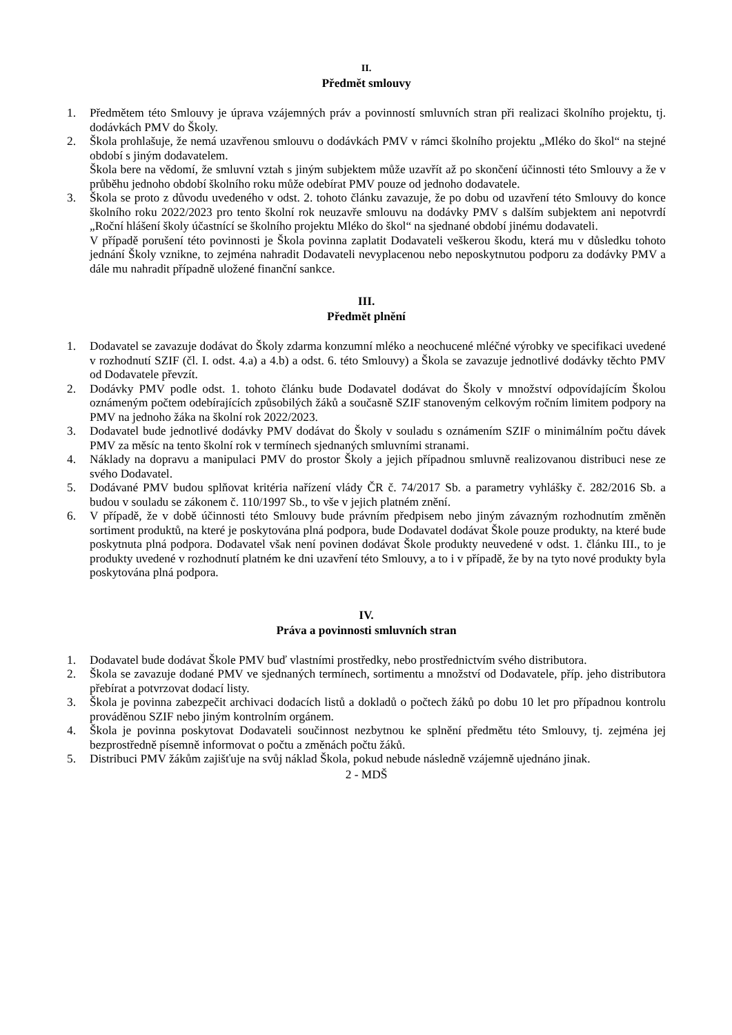II.
Předmět smlouvy
1. Předmětem této Smlouvy je úprava vzájemných práv a povinností smluvních stran při realizaci školního projektu, tj. dodávkách PMV do Školy.
2. Škola prohlašuje, že nemá uzavřenou smlouvu o dodávkách PMV v rámci školního projektu „Mléko do škol“ na stejné období s jiným dodavatelem.
Škola bere na vědomí, že smluvní vztah s jiným subjektem může uzavřít až po skončení účinnosti této Smlouvy a že v průběhu jednoho období školního roku může odebírat PMV pouze od jednoho dodavatele.
3. Škola se proto z důvodu uvedeného v odst. 2. tohoto článku zavazuje, že po dobu od uzavření této Smlouvy do konce školního roku 2022/2023 pro tento školní rok neuzavře smlouvu na dodávky PMV s dalším subjektem ani nepotvrdí „Roční hlášení školy účastnící se školního projektu Mléko do škol“ na sjednané období jinému dodavateli.
V případě porušení této povinnosti je Škola povinna zaplatit Dodavateli veškerou škodu, která mu v důsledku tohoto jednání Školy vznikne, to zejména nahradit Dodavateli nevyplacenou nebo neposkytnutou podporu za dodávky PMV a dále mu nahradit případně uložené finanční sankce.
III.
Předmět plnění
1. Dodavatel se zavazuje dodávat do Školy zdarma konzumní mléko a neochucené mléčné výrobky ve specifikaci uvedené v rozhodnutí SZIF (čl. I. odst. 4.a) a 4.b) a odst. 6. této Smlouvy) a Škola se zavazuje jednotlivé dodávky těchto PMV od Dodavatele převzít.
2. Dodávky PMV podle odst. 1. tohoto článku bude Dodavatel dodávat do Školy v množství odpovídajícím Školou oznámeným počtem odebírajících způsobilých žáků a současně SZIF stanoveným celkovým ročním limitem podpory na PMV na jednoho žáka na školní rok 2022/2023.
3. Dodavatel bude jednotlivé dodávky PMV dodávat do Školy v souladu s oznámením SZIF o minimálním počtu dávek PMV za měsíc na tento školní rok v termínech sjednaných smluvními stranami.
4. Náklady na dopravu a manipulaci PMV do prostor Školy a jejich případnou smluvně realizovanou distribuci nese ze svého Dodavatel.
5. Dodávané PMV budou splňovat kritéria nařízení vlády ČR č. 74/2017 Sb. a parametry vyhlášky č. 282/2016 Sb. a budou v souladu se zákonem č. 110/1997 Sb., to vše v jejich platném znění.
6. V případě, že v době účinnosti této Smlouvy bude právním předpisem nebo jiným závazným rozhodnutím změněn sortiment produktů, na které je poskytována plná podpora, bude Dodavatel dodávat Škole pouze produkty, na které bude poskytnuta plná podpora. Dodavatel však není povinen dodávat Škole produkty neuvedené v odst. 1. článku III., to je produkty uvedené v rozhodnutí platném ke dni uzavření této Smlouvy, a to i v případě, že by na tyto nové produkty byla poskytována plná podpora.
IV.
Práva a povinnosti smluvních stran
1. Dodavatel bude dodávat Škole PMV buď vlastními prostředky, nebo prostřednictvím svého distributora.
2. Škola se zavazuje dodané PMV ve sjednaných termínech, sortimentu a množství od Dodavatele, příp. jeho distributora přebírat a potvrzovat dodací listy.
3. Škola je povinna zabezpečit archivaci dodacích listů a dokladů o počtech žáků po dobu 10 let pro případnou kontrolu prováděnou SZIF nebo jiným kontrolním orgánem.
4. Škola je povinna poskytovat Dodavateli součinnost nezbytnou ke splnění předmětu této Smlouvy, tj. zejména jej bezprostředně písemně informovat o počtu a změnách počtu žáků.
5. Distribuci PMV žákům zajišťuje na svůj náklad Škola, pokud nebude následně vzájemně ujednáno jinak.
2 - MDŠ